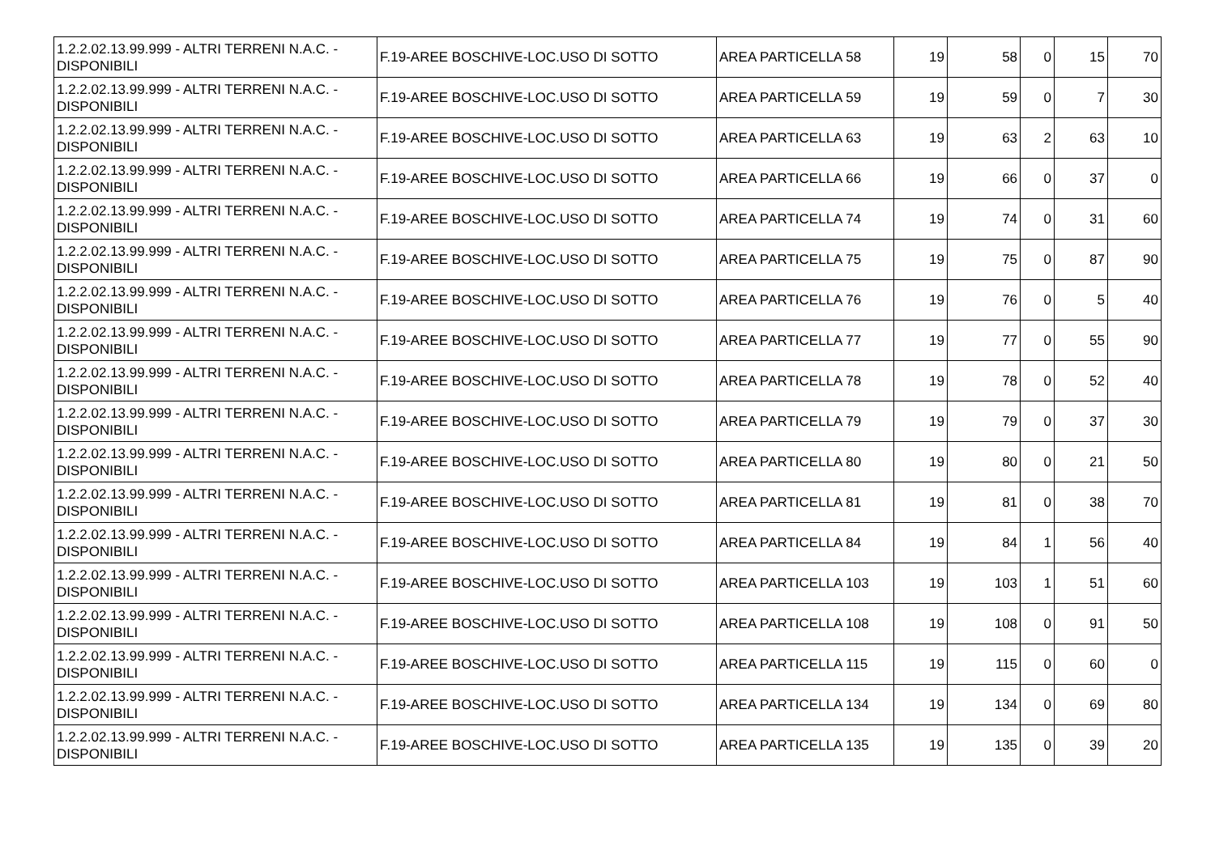| 1.2.2.02.13.99.999 - ALTRI TERRENI N.A.C. - DISPONIBILI | F.19-AREE BOSCHIVE-LOC.USO DI SOTTO | AREA PARTICELLA 58 | 19 | 58 | 0 | 15 | 70 |
| 1.2.2.02.13.99.999 - ALTRI TERRENI N.A.C. - DISPONIBILI | F.19-AREE BOSCHIVE-LOC.USO DI SOTTO | AREA PARTICELLA 59 | 19 | 59 | 0 | 7 | 30 |
| 1.2.2.02.13.99.999 - ALTRI TERRENI N.A.C. - DISPONIBILI | F.19-AREE BOSCHIVE-LOC.USO DI SOTTO | AREA PARTICELLA 63 | 19 | 63 | 2 | 63 | 10 |
| 1.2.2.02.13.99.999 - ALTRI TERRENI N.A.C. - DISPONIBILI | F.19-AREE BOSCHIVE-LOC.USO DI SOTTO | AREA PARTICELLA 66 | 19 | 66 | 0 | 37 | 0 |
| 1.2.2.02.13.99.999 - ALTRI TERRENI N.A.C. - DISPONIBILI | F.19-AREE BOSCHIVE-LOC.USO DI SOTTO | AREA PARTICELLA 74 | 19 | 74 | 0 | 31 | 60 |
| 1.2.2.02.13.99.999 - ALTRI TERRENI N.A.C. - DISPONIBILI | F.19-AREE BOSCHIVE-LOC.USO DI SOTTO | AREA PARTICELLA 75 | 19 | 75 | 0 | 87 | 90 |
| 1.2.2.02.13.99.999 - ALTRI TERRENI N.A.C. - DISPONIBILI | F.19-AREE BOSCHIVE-LOC.USO DI SOTTO | AREA PARTICELLA 76 | 19 | 76 | 0 | 5 | 40 |
| 1.2.2.02.13.99.999 - ALTRI TERRENI N.A.C. - DISPONIBILI | F.19-AREE BOSCHIVE-LOC.USO DI SOTTO | AREA PARTICELLA 77 | 19 | 77 | 0 | 55 | 90 |
| 1.2.2.02.13.99.999 - ALTRI TERRENI N.A.C. - DISPONIBILI | F.19-AREE BOSCHIVE-LOC.USO DI SOTTO | AREA PARTICELLA 78 | 19 | 78 | 0 | 52 | 40 |
| 1.2.2.02.13.99.999 - ALTRI TERRENI N.A.C. - DISPONIBILI | F.19-AREE BOSCHIVE-LOC.USO DI SOTTO | AREA PARTICELLA 79 | 19 | 79 | 0 | 37 | 30 |
| 1.2.2.02.13.99.999 - ALTRI TERRENI N.A.C. - DISPONIBILI | F.19-AREE BOSCHIVE-LOC.USO DI SOTTO | AREA PARTICELLA 80 | 19 | 80 | 0 | 21 | 50 |
| 1.2.2.02.13.99.999 - ALTRI TERRENI N.A.C. - DISPONIBILI | F.19-AREE BOSCHIVE-LOC.USO DI SOTTO | AREA PARTICELLA 81 | 19 | 81 | 0 | 38 | 70 |
| 1.2.2.02.13.99.999 - ALTRI TERRENI N.A.C. - DISPONIBILI | F.19-AREE BOSCHIVE-LOC.USO DI SOTTO | AREA PARTICELLA 84 | 19 | 84 | 1 | 56 | 40 |
| 1.2.2.02.13.99.999 - ALTRI TERRENI N.A.C. - DISPONIBILI | F.19-AREE BOSCHIVE-LOC.USO DI SOTTO | AREA PARTICELLA 103 | 19 | 103 | 1 | 51 | 60 |
| 1.2.2.02.13.99.999 - ALTRI TERRENI N.A.C. - DISPONIBILI | F.19-AREE BOSCHIVE-LOC.USO DI SOTTO | AREA PARTICELLA 108 | 19 | 108 | 0 | 91 | 50 |
| 1.2.2.02.13.99.999 - ALTRI TERRENI N.A.C. - DISPONIBILI | F.19-AREE BOSCHIVE-LOC.USO DI SOTTO | AREA PARTICELLA 115 | 19 | 115 | 0 | 60 | 0 |
| 1.2.2.02.13.99.999 - ALTRI TERRENI N.A.C. - DISPONIBILI | F.19-AREE BOSCHIVE-LOC.USO DI SOTTO | AREA PARTICELLA 134 | 19 | 134 | 0 | 69 | 80 |
| 1.2.2.02.13.99.999 - ALTRI TERRENI N.A.C. - DISPONIBILI | F.19-AREE BOSCHIVE-LOC.USO DI SOTTO | AREA PARTICELLA 135 | 19 | 135 | 0 | 39 | 20 |